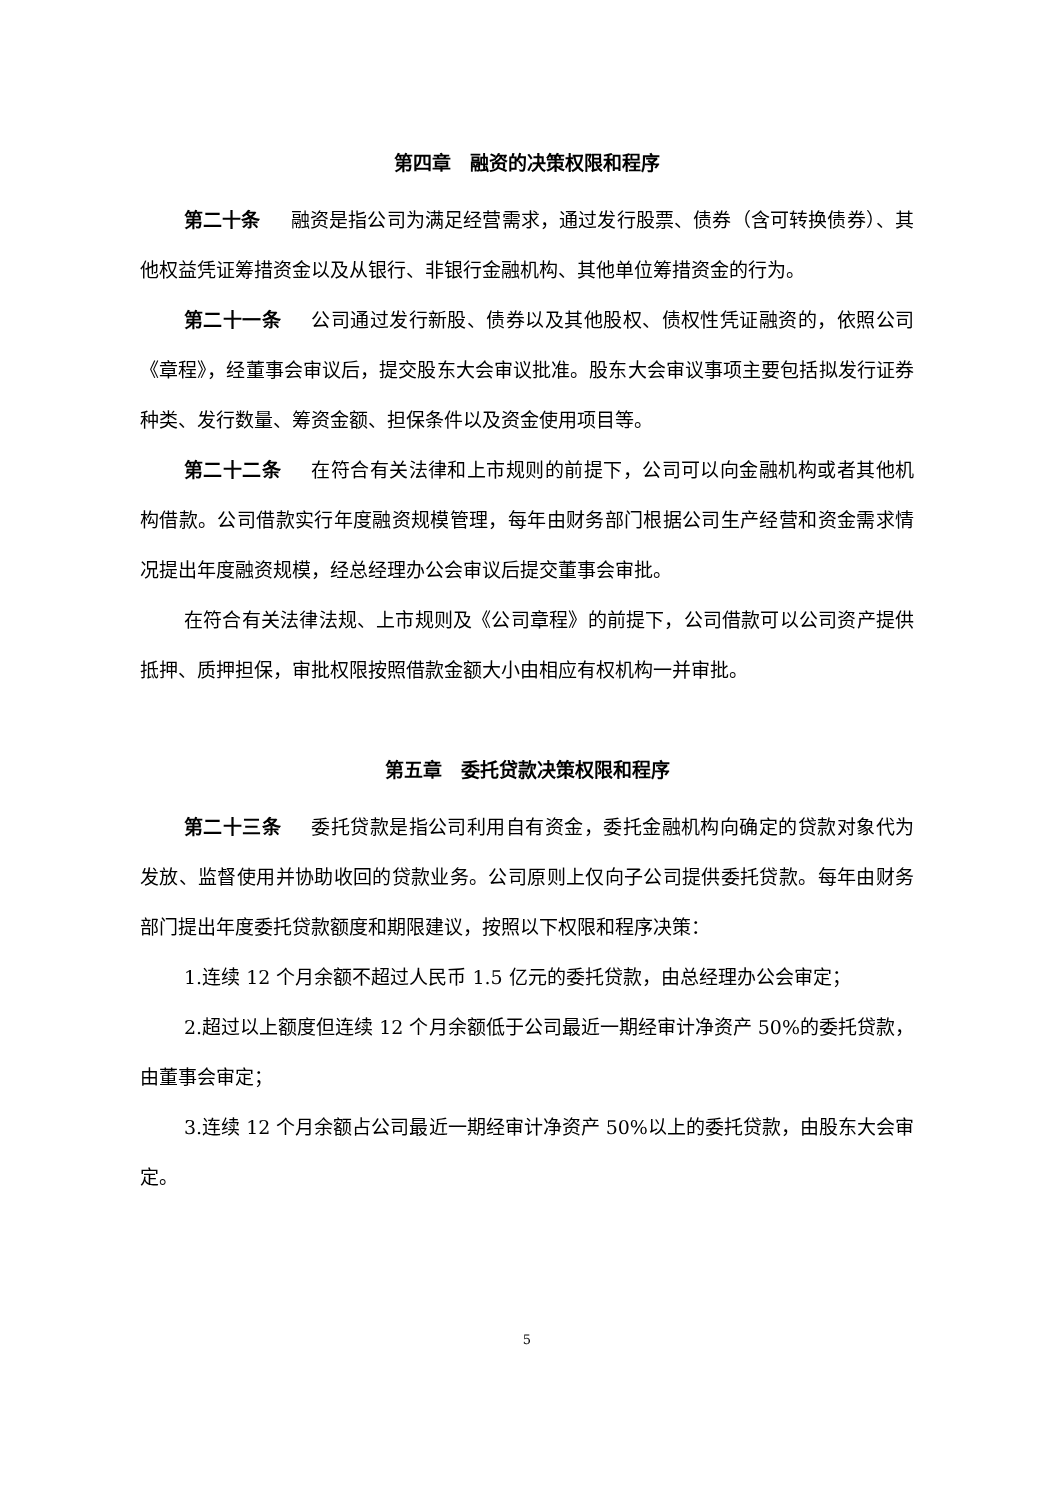第四章　融资的决策权限和程序
第二十条 融资是指公司为满足经营需求，通过发行股票、债券（含可转换债券）、其他权益凭证筹措资金以及从银行、非银行金融机构、其他单位筹措资金的行为。
第二十一条 公司通过发行新股、债券以及其他股权、债权性凭证融资的，依照公司《章程》，经董事会审议后，提交股东大会审议批准。股东大会审议事项主要包括拟发行证券种类、发行数量、筹资金额、担保条件以及资金使用项目等。
第二十二条 在符合有关法律和上市规则的前提下，公司可以向金融机构或者其他机构借款。公司借款实行年度融资规模管理，每年由财务部门根据公司生产经营和资金需求情况提出年度融资规模，经总经理办公会审议后提交董事会审批。
在符合有关法律法规、上市规则及《公司章程》的前提下，公司借款可以公司资产提供抵押、质押担保，审批权限按照借款金额大小由相应有权机构一并审批。
第五章　委托贷款决策权限和程序
第二十三条 委托贷款是指公司利用自有资金，委托金融机构向确定的贷款对象代为发放、监督使用并协助收回的贷款业务。公司原则上仅向子公司提供委托贷款。每年由财务部门提出年度委托贷款额度和期限建议，按照以下权限和程序决策：
1.连续 12 个月余额不超过人民币 1.5 亿元的委托贷款，由总经理办公会审定；
2.超过以上额度但连续 12 个月余额低于公司最近一期经审计净资产 50%的委托贷款，由董事会审定；
3.连续 12 个月余额占公司最近一期经审计净资产 50%以上的委托贷款，由股东大会审定。
5